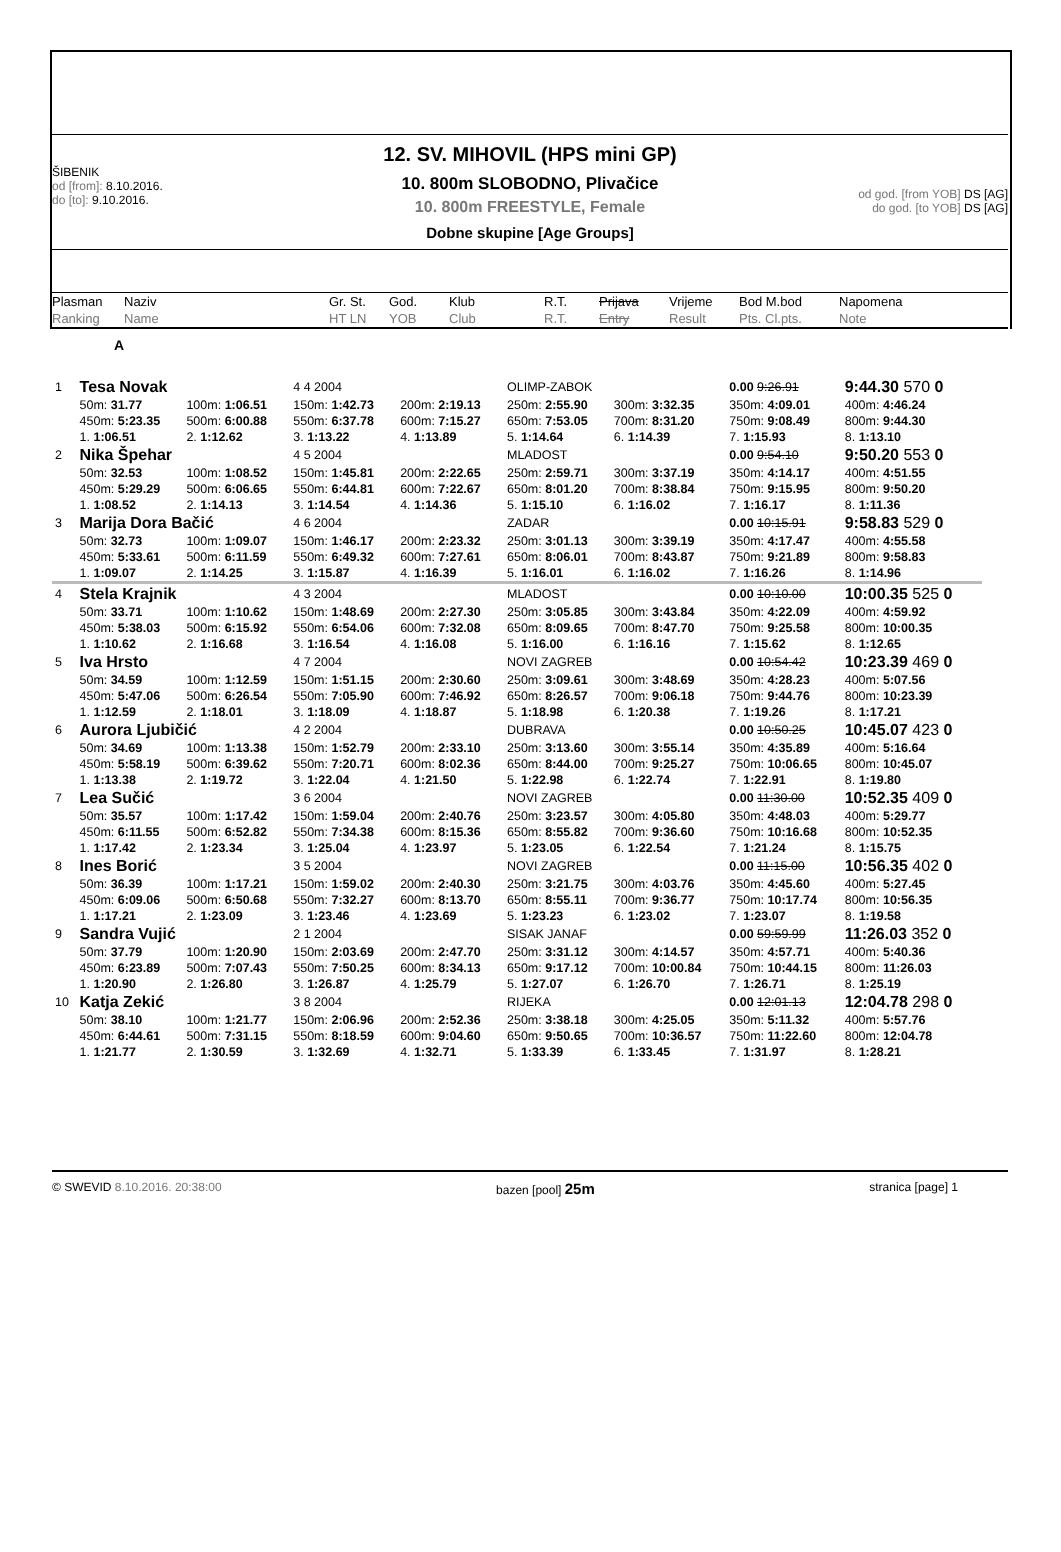ŠIBENIK
od [from]: 8.10.2016.
do [to]: 9.10.2016.
12. SV. MIHOVIL (HPS mini GP)
10. 800m SLOBODNO, Plivačice
10. 800m FREESTYLE, Female
Dobne skupine [Age Groups]
od god. [from YOB] DS [AG]
do god. [to YOB] DS [AG]
Plasman
Ranking
Naziv
Name
Gr. St.
HT LN
God.
YOB
Klub
Club
R.T.
R.T.
Prijava
Entry
Vrijeme
Result
Bod M.bod
Pts. Cl.pts.
Napomena
Note
A
| 1 | Tesa Novak | | 4 4 2004 | | OLIMP-ZABOK | | 0.00 9:26.91 | 9:44.30 570 0 |
| | 50m: 31.77 | 100m: 1:06.51 | 150m: 1:42.73 | 200m: 2:19.13 | 250m: 2:55.90 | 300m: 3:32.35 | 350m: 4:09.01 | 400m: 4:46.24 |
| | 450m: 5:23.35 | 500m: 6:00.88 | 550m: 6:37.78 | 600m: 7:15.27 | 650m: 7:53.05 | 700m: 8:31.20 | 750m: 9:08.49 | 800m: 9:44.30 |
| | 1. 1:06.51 | 2. 1:12.62 | 3. 1:13.22 | 4. 1:13.89 | 5. 1:14.64 | 6. 1:14.39 | 7. 1:15.93 | 8. 1:13.10 |
| 2 | Nika Špehar | | 4 5 2004 | | MLADOST | | 0.00 9:54.10 | 9:50.20 553 0 |
| | 50m: 32.53 | 100m: 1:08.52 | 150m: 1:45.81 | 200m: 2:22.65 | 250m: 2:59.71 | 300m: 3:37.19 | 350m: 4:14.17 | 400m: 4:51.55 |
| | 450m: 5:29.29 | 500m: 6:06.65 | 550m: 6:44.81 | 600m: 7:22.67 | 650m: 8:01.20 | 700m: 8:38.84 | 750m: 9:15.95 | 800m: 9:50.20 |
| | 1. 1:08.52 | 2. 1:14.13 | 3. 1:14.54 | 4. 1:14.36 | 5. 1:15.10 | 6. 1:16.02 | 7. 1:16.17 | 8. 1:11.36 |
| 3 | Marija Dora Bačić | | 4 6 2004 | | ZADAR | | 0.00 10:15.91 | 9:58.83 529 0 |
| | 50m: 32.73 | 100m: 1:09.07 | 150m: 1:46.17 | 200m: 2:23.32 | 250m: 3:01.13 | 300m: 3:39.19 | 350m: 4:17.47 | 400m: 4:55.58 |
| | 450m: 5:33.61 | 500m: 6:11.59 | 550m: 6:49.32 | 600m: 7:27.61 | 650m: 8:06.01 | 700m: 8:43.87 | 750m: 9:21.89 | 800m: 9:58.83 |
| | 1. 1:09.07 | 2. 1:14.25 | 3. 1:15.87 | 4. 1:16.39 | 5. 1:16.01 | 6. 1:16.02 | 7. 1:16.26 | 8. 1:14.96 |
| 4 | Stela Krajnik | | 4 3 2004 | | MLADOST | | 0.00 10:10.00 | 10:00.35 525 0 |
| | 50m: 33.71 | 100m: 1:10.62 | 150m: 1:48.69 | 200m: 2:27.30 | 250m: 3:05.85 | 300m: 3:43.84 | 350m: 4:22.09 | 400m: 4:59.92 |
| | 450m: 5:38.03 | 500m: 6:15.92 | 550m: 6:54.06 | 600m: 7:32.08 | 650m: 8:09.65 | 700m: 8:47.70 | 750m: 9:25.58 | 800m: 10:00.35 |
| | 1. 1:10.62 | 2. 1:16.68 | 3. 1:16.54 | 4. 1:16.08 | 5. 1:16.00 | 6. 1:16.16 | 7. 1:15.62 | 8. 1:12.65 |
| 5 | Iva Hrsto | | 4 7 2004 | | NOVI ZAGREB | | 0.00 10:54.42 | 10:23.39 469 0 |
| | 50m: 34.59 | 100m: 1:12.59 | 150m: 1:51.15 | 200m: 2:30.60 | 250m: 3:09.61 | 300m: 3:48.69 | 350m: 4:28.23 | 400m: 5:07.56 |
| | 450m: 5:47.06 | 500m: 6:26.54 | 550m: 7:05.90 | 600m: 7:46.92 | 650m: 8:26.57 | 700m: 9:06.18 | 750m: 9:44.76 | 800m: 10:23.39 |
| | 1. 1:12.59 | 2. 1:18.01 | 3. 1:18.09 | 4. 1:18.87 | 5. 1:18.98 | 6. 1:20.38 | 7. 1:19.26 | 8. 1:17.21 |
| 6 | Aurora Ljubičić | | 4 2 2004 | | DUBRAVA | | 0.00 10:50.25 | 10:45.07 423 0 |
| | 50m: 34.69 | 100m: 1:13.38 | 150m: 1:52.79 | 200m: 2:33.10 | 250m: 3:13.60 | 300m: 3:55.14 | 350m: 4:35.89 | 400m: 5:16.64 |
| | 450m: 5:58.19 | 500m: 6:39.62 | 550m: 7:20.71 | 600m: 8:02.36 | 650m: 8:44.00 | 700m: 9:25.27 | 750m: 10:06.65 | 800m: 10:45.07 |
| | 1. 1:13.38 | 2. 1:19.72 | 3. 1:22.04 | 4. 1:21.50 | 5. 1:22.98 | 6. 1:22.74 | 7. 1:22.91 | 8. 1:19.80 |
| 7 | Lea Sučić | | 3 6 2004 | | NOVI ZAGREB | | 0.00 11:30.00 | 10:52.35 409 0 |
| | 50m: 35.57 | 100m: 1:17.42 | 150m: 1:59.04 | 200m: 2:40.76 | 250m: 3:23.57 | 300m: 4:05.80 | 350m: 4:48.03 | 400m: 5:29.77 |
| | 450m: 6:11.55 | 500m: 6:52.82 | 550m: 7:34.38 | 600m: 8:15.36 | 650m: 8:55.82 | 700m: 9:36.60 | 750m: 10:16.68 | 800m: 10:52.35 |
| | 1. 1:17.42 | 2. 1:23.34 | 3. 1:25.04 | 4. 1:23.97 | 5. 1:23.05 | 6. 1:22.54 | 7. 1:21.24 | 8. 1:15.75 |
| 8 | Ines Borić | | 3 5 2004 | | NOVI ZAGREB | | 0.00 11:15.00 | 10:56.35 402 0 |
| | 50m: 36.39 | 100m: 1:17.21 | 150m: 1:59.02 | 200m: 2:40.30 | 250m: 3:21.75 | 300m: 4:03.76 | 350m: 4:45.60 | 400m: 5:27.45 |
| | 450m: 6:09.06 | 500m: 6:50.68 | 550m: 7:32.27 | 600m: 8:13.70 | 650m: 8:55.11 | 700m: 9:36.77 | 750m: 10:17.74 | 800m: 10:56.35 |
| | 1. 1:17.21 | 2. 1:23.09 | 3. 1:23.46 | 4. 1:23.69 | 5. 1:23.23 | 6. 1:23.02 | 7. 1:23.07 | 8. 1:19.58 |
| 9 | Sandra Vujić | | 2 1 2004 | | SISAK JANAF | | 0.00 59:59.99 | 11:26.03 352 0 |
| | 50m: 37.79 | 100m: 1:20.90 | 150m: 2:03.69 | 200m: 2:47.70 | 250m: 3:31.12 | 300m: 4:14.57 | 350m: 4:57.71 | 400m: 5:40.36 |
| | 450m: 6:23.89 | 500m: 7:07.43 | 550m: 7:50.25 | 600m: 8:34.13 | 650m: 9:17.12 | 700m: 10:00.84 | 750m: 10:44.15 | 800m: 11:26.03 |
| | 1. 1:20.90 | 2. 1:26.80 | 3. 1:26.87 | 4. 1:25.79 | 5. 1:27.07 | 6. 1:26.70 | 7. 1:26.71 | 8. 1:25.19 |
| 10 | Katja Zekić | | 3 8 2004 | | RIJEKA | | 0.00 12:01.13 | 12:04.78 298 0 |
| | 50m: 38.10 | 100m: 1:21.77 | 150m: 2:06.96 | 200m: 2:52.36 | 250m: 3:38.18 | 300m: 4:25.05 | 350m: 5:11.32 | 400m: 5:57.76 |
| | 450m: 6:44.61 | 500m: 7:31.15 | 550m: 8:18.59 | 600m: 9:04.60 | 650m: 9:50.65 | 700m: 10:36.57 | 750m: 11:22.60 | 800m: 12:04.78 |
| | 1. 1:21.77 | 2. 1:30.59 | 3. 1:32.69 | 4. 1:32.71 | 5. 1:33.39 | 6. 1:33.45 | 7. 1:31.97 | 8. 1:28.21 |
© SWEVID 8.10.2016. 20:38:00 bazen [pool] 25m stranica [page] 1